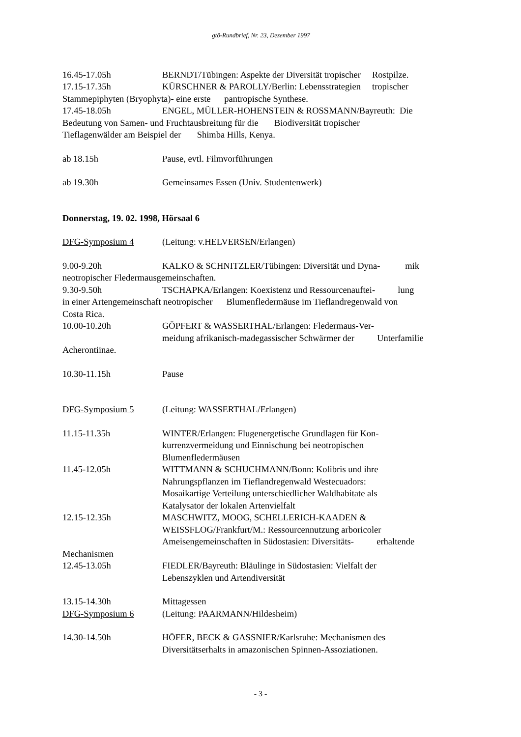gtö-Rundbrief, Nr. 23, Dezember 1997
16.45-17.05h BERNDT/Tübingen: Aspekte der Diversität tropischer Rostpilze.
17.15-17.35h KÜRSCHNER & PAROLLY/Berlin: Lebensstrategien tropischer
Stammepiphyten (Bryophyta)- eine erste pantropische Synthese.
17.45-18.05h ENGEL, MÜLLER-HOHENSTEIN & ROSSMANN/Bayreuth: Die
Bedeutung von Samen- und Fruchtausbreitung für die Biodiversität tropischer
Tieflagenwälder am Beispiel der Shimba Hills, Kenya.
ab 18.15h Pause, evtl. Filmvorführungen
ab 19.30h Gemeinsames Essen (Univ. Studentenwerk)
Donnerstag, 19. 02. 1998, Hörsaal 6
DFG-Symposium 4 (Leitung: v.HELVERSEN/Erlangen)
9.00-9.20h KALKO & SCHNITZLER/Tübingen: Diversität und Dyna- mik
neotropischer Fledermausgemeinschaften.
9.30-9.50h TSCHAPKA/Erlangen: Koexistenz und Ressourcenauftei- lung
in einer Artengemeinschaft neotropischer Blumenfledermäuse im Tieflandregenwald von
Costa Rica.
10.00-10.20h GÖPFERT & WASSERTHAL/Erlangen: Fledermaus-Ver-
meidung afrikanisch-madegassischer Schwärmer der Unterfamilie
Acherontiinae.
10.30-11.15h Pause
DFG-Symposium 5 (Leitung: WASSERTHAL/Erlangen)
11.15-11.35h WINTER/Erlangen: Flugenergetische Grundlagen für Kon-
kurrenzvermeidung und Einnischung bei neotropischen
Blumenfledermäusen
11.45-12.05h WITTMANN & SCHUCHMANN/Bonn: Kolibris und ihre
Nahrungspflanzen im Tieflandregenwald Westecuadors:
Mosaikartige Verteilung unterschiedlicher Waldhabitate als
Katalysator der lokalen Artenvielfalt
12.15-12.35h MASCHWITZ, MOOG, SCHELLERICH-KAADEN &
WEISSFLOG/Frankfurt/M.: Ressourcennutzung arboricoler
Ameisengemeinschaften in Südostasien: Diversitäts- erhaltende
Mechanismen
12.45-13.05h FIEDLER/Bayreuth: Bläulinge in Südostasien: Vielfalt der
Lebenszyklen und Artendiversität
13.15-14.30h Mittagessen
DFG-Symposium 6 (Leitung: PAARMANN/Hildesheim)
14.30-14.50h HÖFER, BECK & GASSNIER/Karlsruhe: Mechanismen des
Diversitätserhalts in amazonischen Spinnen-Assoziationen.
- 3 -